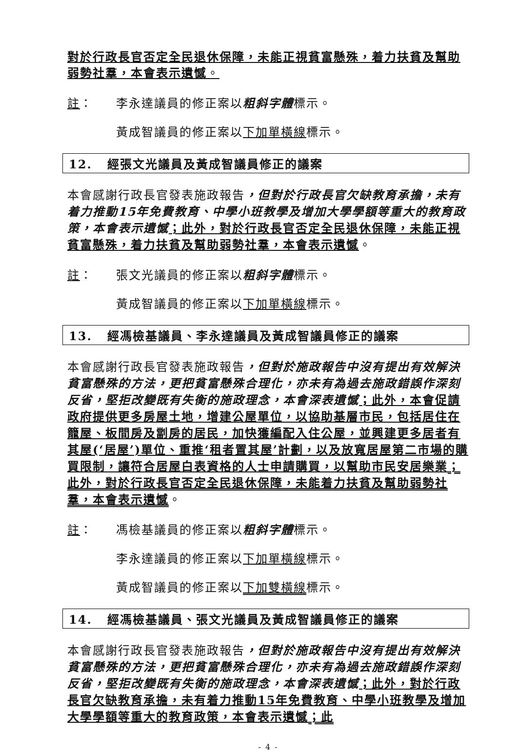對於行政長官否定全民退休保障，未能正視貧富懸殊，着力扶貧及幫助弱勢社羣，本會表示遺憾。
註： 李永達議員的修正案以粗斜字體標示。
黃成智議員的修正案以下加單橫線標示。
12. 經張文光議員及黃成智議員修正的議案
本會感謝行政長官發表施政報告，但對於行政長官欠缺教育承擔，未有着力推動15年免費教育、中學小班教學及增加大學學額等重大的教育政策，本會表示遺憾；此外，對於行政長官否定全民退休保障，未能正視貧富懸殊，着力扶貧及幫助弱勢社羣，本會表示遺憾。
註： 張文光議員的修正案以粗斜字體標示。
黃成智議員的修正案以下加單橫線標示。
13. 經馮檢基議員、李永達議員及黃成智議員修正的議案
本會感謝行政長官發表施政報告，但對於施政報告中沒有提出有效解決貧富懸殊的方法，更把貧富懸殊合理化，亦未有為過去施政錯誤作深刻反省，堅拒改變既有失衡的施政理念，本會深表遺憾；此外，本會促請政府提供更多房屋土地，增建公屋單位，以協助基層市民，包括居住在籠屋、板間房及劏房的居民，加快獲編配入住公屋，並興建更多居者有其屋(‘居屋’)單位、重推‘租者置其屋’計劃，以及放寬居屋第二市場的購買限制，讓符合居屋白表資格的人士申請購買，以幫助市民安居樂業；此外，對於行政長官否定全民退休保障，未能着力扶貧及幫助弱勢社羣，本會表示遺憾。
註： 馮檢基議員的修正案以粗斜字體標示。
李永達議員的修正案以下加單橫線標示。
黃成智議員的修正案以下加雙橫線標示。
14. 經馮檢基議員、張文光議員及黃成智議員修正的議案
本會感謝行政長官發表施政報告，但對於施政報告中沒有提出有效解決貧富懸殊的方法，更把貧富懸殊合理化，亦未有為過去施政錯誤作深刻反省，堅拒改變既有失衡的施政理念，本會深表遺憾；此外，對於行政長官欠缺教育承擔，未有着力推動15年免費教育、中學小班教學及增加大學學額等重大的教育政策，本會表示遺憾；此
- 4 -